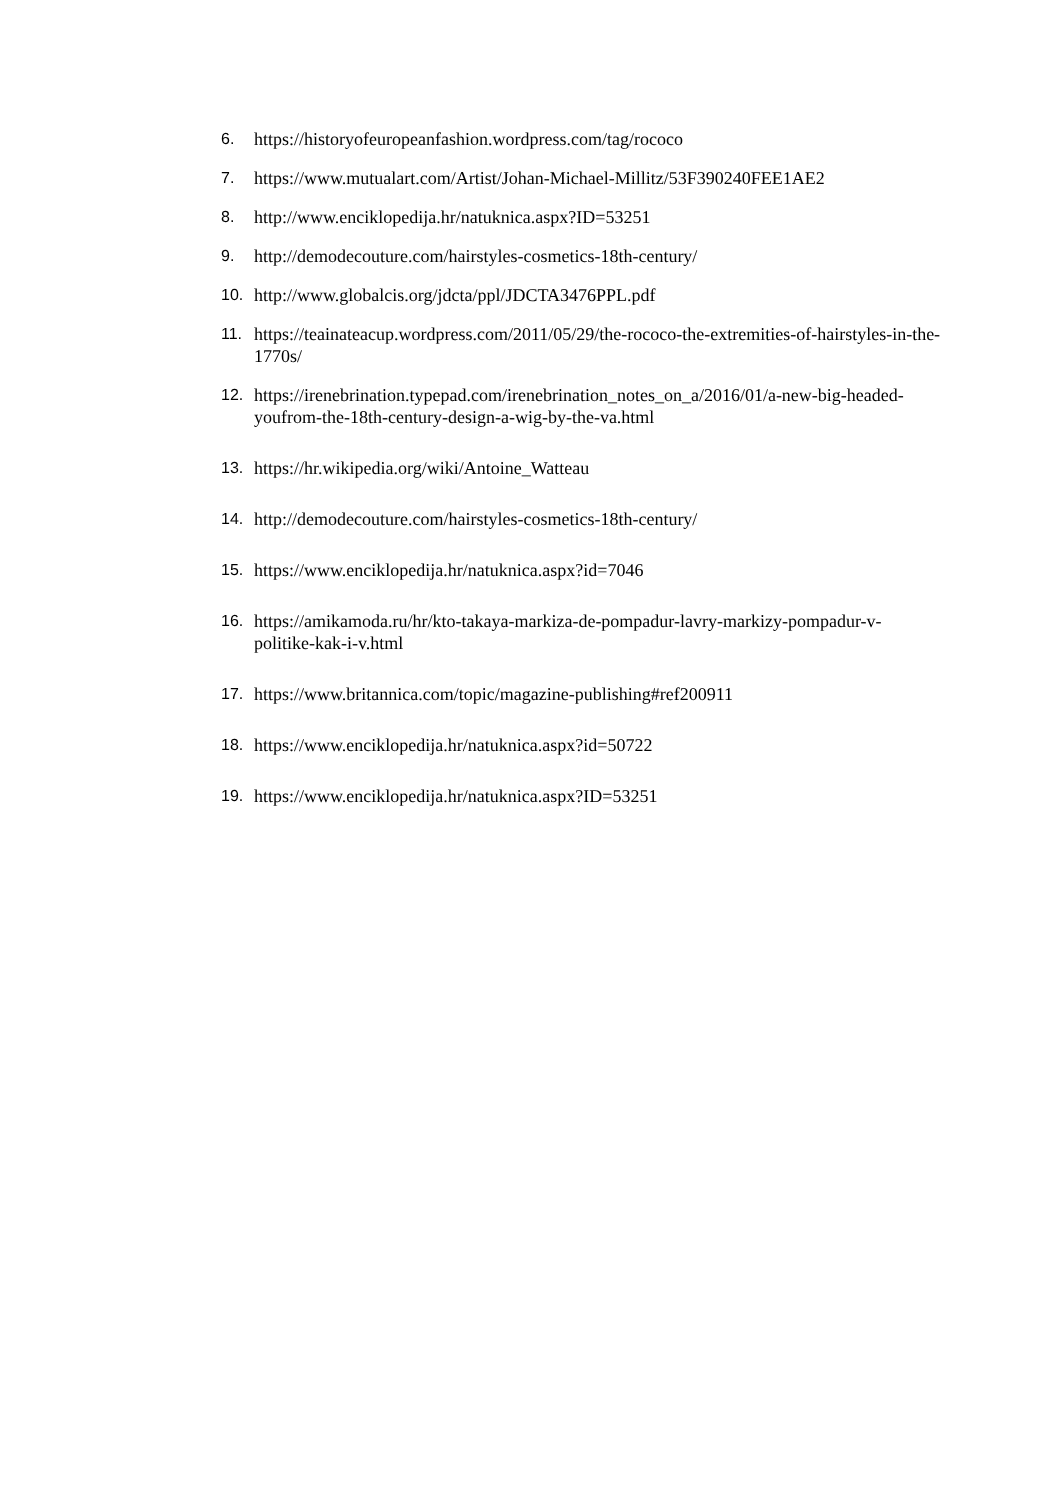6. https://historyofeuropeanfashion.wordpress.com/tag/rococo
7. https://www.mutualart.com/Artist/Johan-Michael-Millitz/53F390240FEE1AE2
8. http://www.enciklopedija.hr/natuknica.aspx?ID=53251
9. http://demodecouture.com/hairstyles-cosmetics-18th-century/
10. http://www.globalcis.org/jdcta/ppl/JDCTA3476PPL.pdf
11. https://teainateacup.wordpress.com/2011/05/29/the-rococo-the-extremities-of-hairstyles-in-the-1770s/
12. https://irenebrination.typepad.com/irenebrination_notes_on_a/2016/01/a-new-big-headed-youfrom-the-18th-century-design-a-wig-by-the-va.html
13. https://hr.wikipedia.org/wiki/Antoine_Watteau
14. http://demodecouture.com/hairstyles-cosmetics-18th-century/
15. https://www.enciklopedija.hr/natuknica.aspx?id=7046
16. https://amikamoda.ru/hr/kto-takaya-markiza-de-pompadur-lavry-markizy-pompadur-v-politike-kak-i-v.html
17. https://www.britannica.com/topic/magazine-publishing#ref200911
18. https://www.enciklopedija.hr/natuknica.aspx?id=50722
19. https://www.enciklopedija.hr/natuknica.aspx?ID=53251